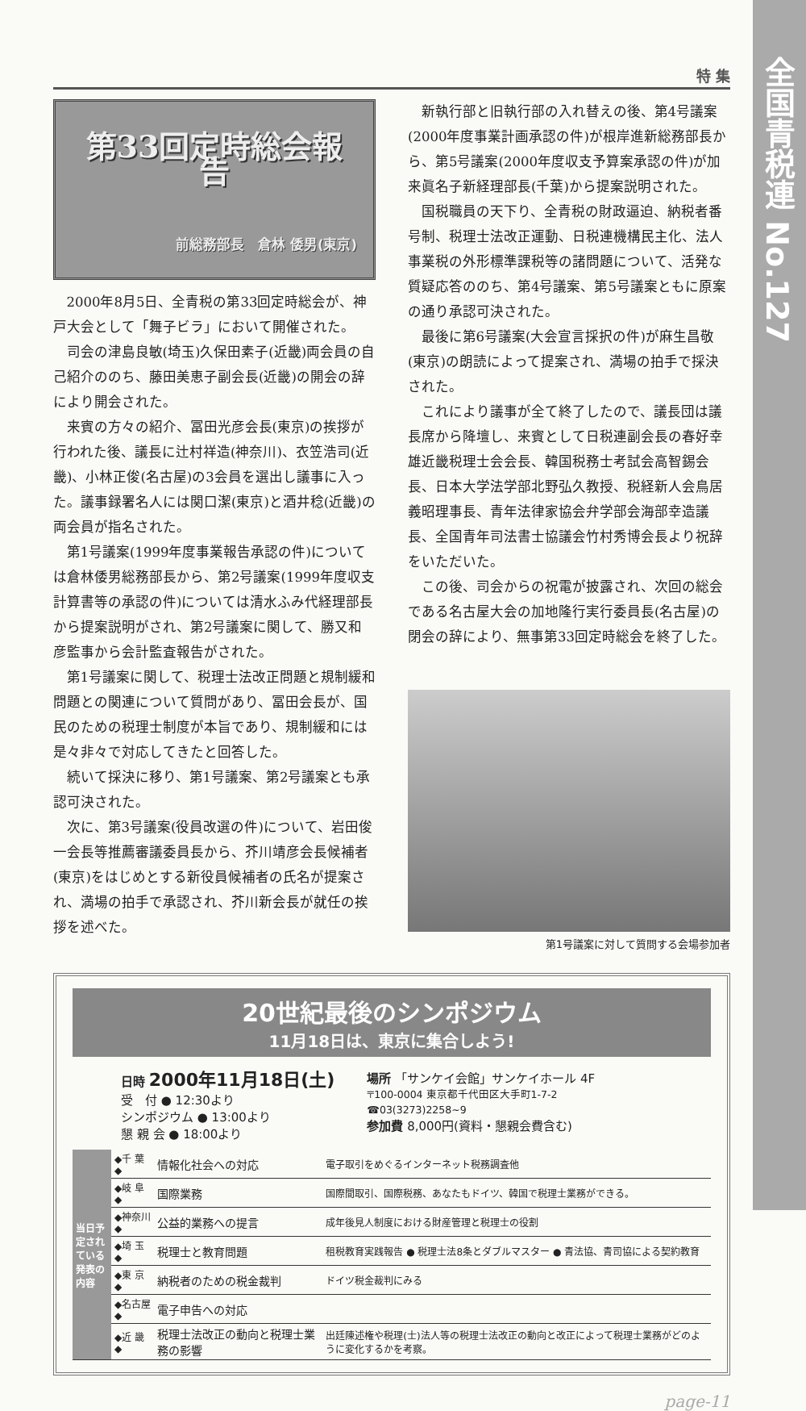全国青税連 No.127
特 集
第33回定時総会報告
前総務部長　倉林 倭男(東京)
2000年8月5日、全青税の第33回定時総会が、神戸大会として「舞子ビラ」において開催された。
司会の津島良敏(埼玉)久保田素子(近畿)両会員の自己紹介ののち、藤田美恵子副会長(近畿)の開会の辞により開会された。
来賓の方々の紹介、冨田光彦会長(東京)の挨拶が行われた後、議長に辻村祥造(神奈川)、衣笠浩司(近畿)、小林正俊(名古屋)の3会員を選出し議事に入った。議事録署名人には関口潔(東京)と酒井稔(近畿)の両会員が指名された。
第1号議案(1999年度事業報告承認の件)については倉林倭男総務部長から、第2号議案(1999年度収支計算書等の承認の件)については清水ふみ代経理部長から提案説明がされ、第2号議案に関して、勝又和彦監事から会計監査報告がされた。
第1号議案に関して、税理士法改正問題と規制緩和問題との関連について質問があり、冨田会長が、国民のための税理士制度が本旨であり、規制緩和には是々非々で対応してきたと回答した。
続いて採決に移り、第1号議案、第2号議案とも承認可決された。
次に、第3号議案(役員改選の件)について、岩田俊一会長等推薦審議委員長から、芥川靖彦会長候補者(東京)をはじめとする新役員候補者の氏名が提案され、満場の拍手で承認され、芥川新会長が就任の挨拶を述べた。
新執行部と旧執行部の入れ替えの後、第4号議案(2000年度事業計画承認の件)が根岸進新総務部長から、第5号議案(2000年度収支予算案承認の件)が加来眞名子新経理部長(千葉)から提案説明された。
国税職員の天下り、全青税の財政逼迫、納税者番号制、税理士法改正運動、日税連機構民主化、法人事業税の外形標準課税等の諸問題について、活発な質疑応答ののち、第4号議案、第5号議案ともに原案の通り承認可決された。
最後に第6号議案(大会宣言採択の件)が麻生昌敬(東京)の朗読によって提案され、満場の拍手で採決された。
これにより議事が全て終了したので、議長団は議長席から降壇し、来賓として日税連副会長の春好幸雄近畿税理士会会長、韓国税務士考試会高智錫会長、日本大学法学部北野弘久教授、税経新人会鳥居義昭理事長、青年法律家協会弁学部会海部幸造議長、全国青年司法書士協議会竹村秀博会長より祝辞をいただいた。
この後、司会からの祝電が披露され、次回の総会である名古屋大会の加地隆行実行委員長(名古屋)の閉会の辞により、無事第33回定時総会を終了した。
第1号議案に対して質問する会場参加者
20世紀最後のシンポジウム
11月18日は、東京に集合しよう!
日時 2000年11月18日(土)
受　付 ● 12:30より
シンポジウム ● 13:00より
懇 親 会 ● 18:00より
場所 「サンケイ会館」サンケイホール 4F
〒100-0004 東京都千代田区大手町1-7-2
☎03(3273)2258~9
参加費 8,000円(資料・懇親会費含む)
| 当日予定されている発表の内容 | ◆千 葉◆ | 情報化社会への対応 | 電子取引をめぐるインターネット税務調査他 |
| | ◆岐 阜◆ | 国際業務 | 国際間取引、国際税務、あなたもドイツ、韓国で税理士業務ができる。 |
| | ◆神奈川◆ | 公益的業務への提言 | 成年後見人制度における財産管理と税理士の役割 |
| | ◆埼 玉◆ | 税理士と教育問題 | 租税教育実践報告 ● 税理士法8条とダブルマスター ● 青法協、青司協による契約教育 |
| | ◆東 京◆ | 納税者のための税金裁判 | ドイツ税金裁判にみる |
| | ◆名古屋◆ | 電子申告への対応 | |
| | ◆近 畿◆ | 税理士法改正の動向と税理士業務の影響 | 出廷陳述権や税理(士)法人等の税理士法改正の動向と改正によって税理士業務がどのように変化するかを考察。 |
page-11